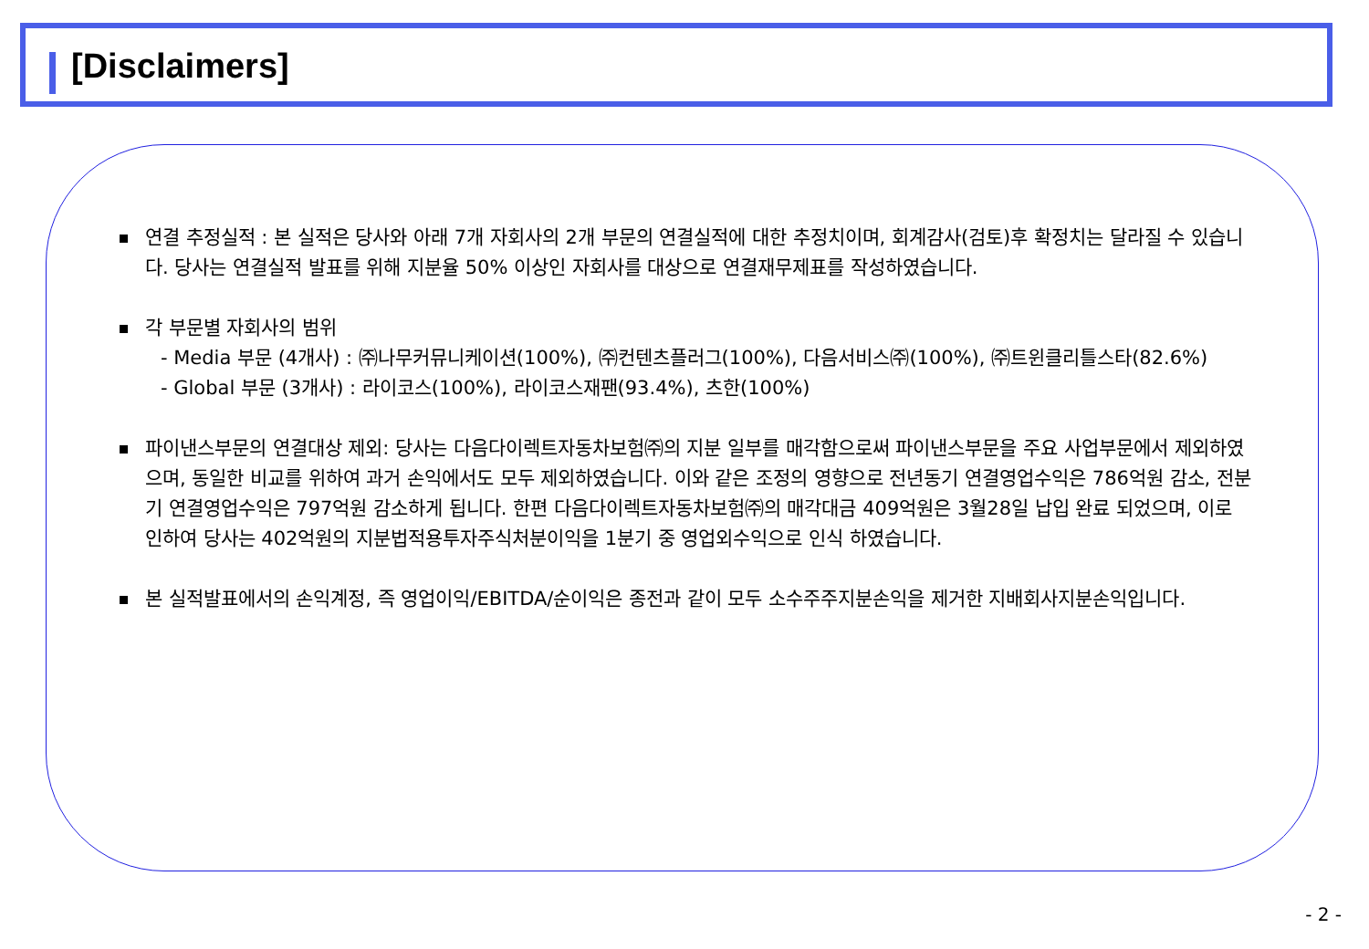[Disclaimers]
연결 추정실적 : 본 실적은 당사와 아래 7개 자회사의 2개 부문의 연결실적에 대한 추정치이며, 회계감사(검토)후 확정치는 달라질 수 있습니다. 당사는 연결실적 발표를 위해 지분율 50% 이상인 자회사를 대상으로 연결재무제표를 작성하였습니다.
각 부문별 자회사의 범위
- Media 부문 (4개사) : ㈜나무커뮤니케이션(100%), ㈜컨텐츠플러그(100%), 다음서비스㈜(100%), ㈜트윈클리틀스타(82.6%)
- Global 부문 (3개사) : 라이코스(100%), 라이코스재팬(93.4%), 츠한(100%)
파이낸스부문의 연결대상 제외: 당사는 다음다이렉트자동차보험㈜의 지분 일부를 매각함으로써 파이낸스부문을 주요 사업부문에서 제외하였으며, 동일한 비교를 위하여 과거 손익에서도 모두 제외하였습니다. 이와 같은 조정의 영향으로 전년동기 연결영업수익은 786억원 감소, 전분기 연결영업수익은 797억원 감소하게 됩니다. 한편 다음다이렉트자동차보험㈜의 매각대금 409억원은 3월28일 납입 완료 되었으며, 이로 인하여 당사는 402억원의 지분법적용투자주식처분이익을 1분기 중 영업외수익으로 인식 하였습니다.
본 실적발표에서의 손익계정, 즉 영업이익/EBITDA/순이익은 종전과 같이 모두 소수주주지분손익을 제거한 지배회사지분손익입니다.
- 2 -